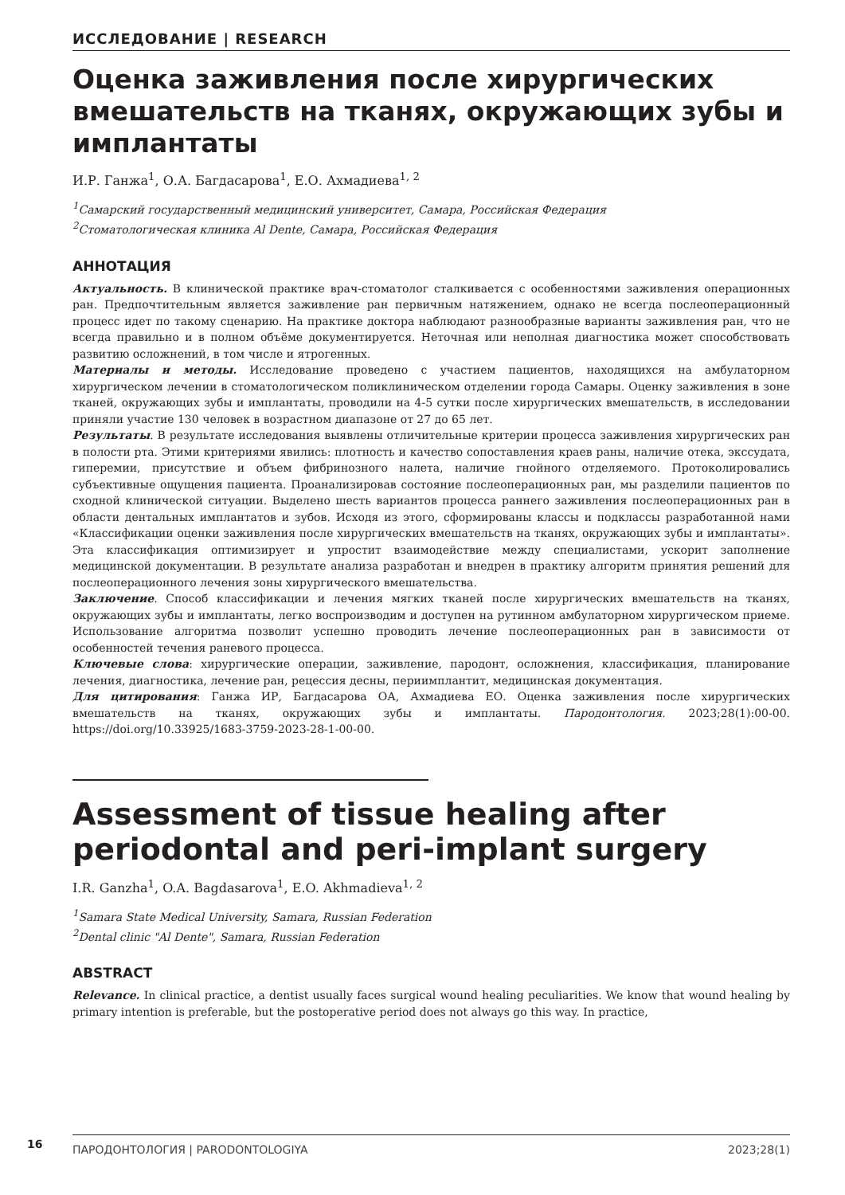ИССЛЕДОВАНИЕ | RESEARCH
Оценка заживления после хирургических вмешательств на тканях, окружающих зубы и имплантаты
И.Р. Ганжа<sup>1</sup>, О.А. Багдасарова<sup>1</sup>, Е.О. Ахмадиева<sup>1, 2</sup>
<sup>1</sup> Самарский государственный медицинский университет, Самара, Российская Федерация
<sup>2</sup> Стоматологическая клиника Al Dente, Самара, Российская Федерация
АННОТАЦИЯ
Актуальность. В клинической практике врач-стоматолог сталкивается с особенностями заживления операционных ран. Предпочтительным является заживление ран первичным натяжением, однако не всегда послеоперационный процесс идет по такому сценарию. На практике доктора наблюдают разнообразные варианты заживления ран, что не всегда правильно и в полном объёме документируется. Неточная или неполная диагностика может способствовать развитию осложнений, в том числе и ятрогенных.
Материалы и методы. Исследование проведено с участием пациентов, находящихся на амбулаторном хирургическом лечении в стоматологическом поликлиническом отделении города Самары. Оценку заживления в зоне тканей, окружающих зубы и имплантаты, проводили на 4-5 сутки после хирургических вмешательств, в исследовании приняли участие 130 человек в возрастном диапазоне от 27 до 65 лет.
Результаты. В результате исследования выявлены отличительные критерии процесса заживления хирургических ран в полости рта. Этими критериями явились: плотность и качество сопоставления краев раны, наличие отека, экссудата, гиперемии, присутствие и объем фибринозного налета, наличие гнойного отделяемого. Протоколировались субъективные ощущения пациента. Проанализировав состояние послеоперационных ран, мы разделили пациентов по сходной клинической ситуации. Выделено шесть вариантов процесса раннего заживления послеоперационных ран в области дентальных имплантатов и зубов. Исходя из этого, сформированы классы и подклассы разработанной нами «Классификации оценки заживления после хирургических вмешательств на тканях, окружающих зубы и имплантаты». Эта классификация оптимизирует и упростит взаимодействие между специалистами, ускорит заполнение медицинской документации. В результате анализа разработан и внедрен в практику алгоритм принятия решений для послеоперационного лечения зоны хирургического вмешательства.
Заключение. Способ классификации и лечения мягких тканей после хирургических вмешательств на тканях, окружающих зубы и имплантаты, легко воспроизводим и доступен на рутинном амбулаторном хирургическом приеме. Использование алгоритма позволит успешно проводить лечение послеоперационных ран в зависимости от особенностей течения раневого процесса.
Ключевые слова: хирургические операции, заживление, пародонт, осложнения, классификация, планирование лечения, диагностика, лечение ран, рецессия десны, периимплантит, медицинская документация.
Для цитирования: Ганжа ИР, Багдасарова ОА, Ахмадиева ЕО. Оценка заживления после хирургических вмешательств на тканях, окружающих зубы и имплантаты. Пародонтология. 2023;28(1):00-00. https://doi.org/10.33925/1683-3759-2023-28-1-00-00.
Assessment of tissue healing after periodontal and peri-implant surgery
I.R. Ganzha<sup>1</sup>, O.A. Bagdasarova<sup>1</sup>, E.O. Akhmadieva<sup>1, 2</sup>
<sup>1</sup> Samara State Medical University, Samara, Russian Federation
<sup>2</sup> Dental clinic "Al Dente", Samara, Russian Federation
ABSTRACT
Relevance. In clinical practice, a dentist usually faces surgical wound healing peculiarities. We know that wound healing by primary intention is preferable, but the postoperative period does not always go this way. In practice,
16
ПАРОДОНТОЛОГИЯ | PARODONTOLOGIYA 2023;28(1)